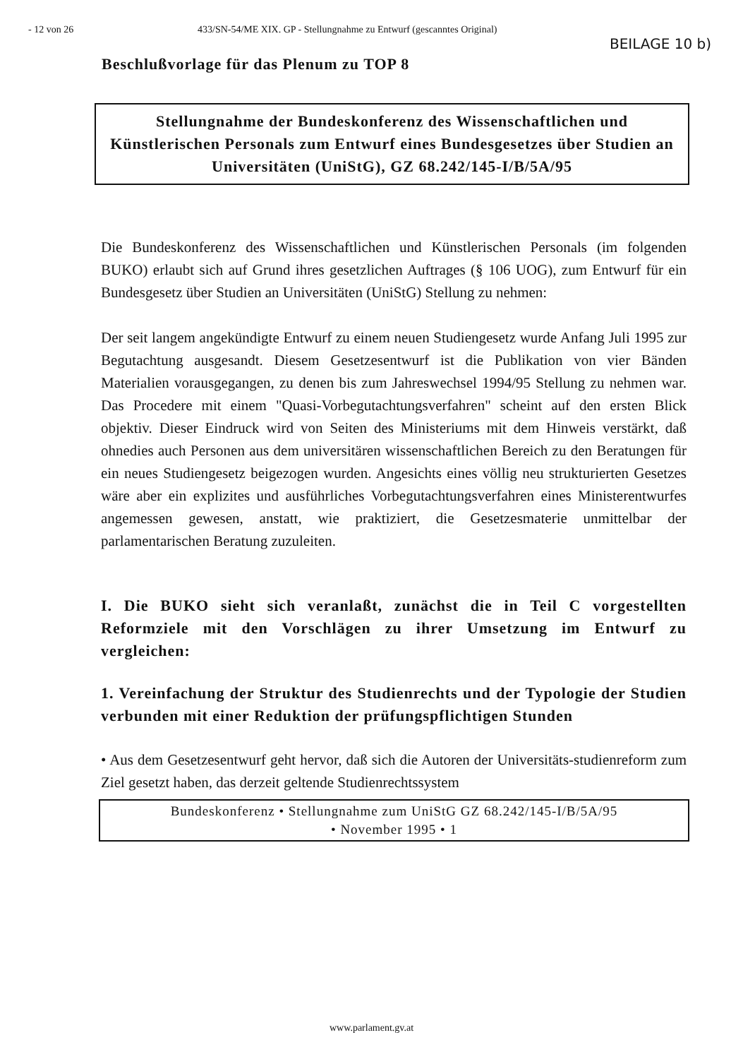- 12 von 26 433/SN-54/ME XIX. GP - Stellungnahme zu Entwurf (gescanntes Original)
BEILAGE 10 b)
Beschlußvorlage für das Plenum zu TOP 8
Stellungnahme der Bundeskonferenz des Wissenschaftlichen und Künstlerischen Personals zum Entwurf eines Bundesgesetzes über Studien an Universitäten (UniStG), GZ 68.242/145-I/B/5A/95
Die Bundeskonferenz des Wissenschaftlichen und Künstlerischen Personals (im folgenden BUKO) erlaubt sich auf Grund ihres gesetzlichen Auftrages (§ 106 UOG), zum Entwurf für ein Bundesgesetz über Studien an Universitäten (UniStG) Stellung zu nehmen:
Der seit langem angekündigte Entwurf zu einem neuen Studiengesetz wurde Anfang Juli 1995 zur Begutachtung ausgesandt. Diesem Gesetzesentwurf ist die Publikation von vier Bänden Materialien vorausgegangen, zu denen bis zum Jahreswechsel 1994/95 Stellung zu nehmen war. Das Procedere mit einem "Quasi-Vorbegutachtungsverfahren" scheint auf den ersten Blick objektiv. Dieser Eindruck wird von Seiten des Ministeriums mit dem Hinweis verstärkt, daß ohnedies auch Personen aus dem universitären wissenschaftlichen Bereich zu den Beratungen für ein neues Studiengesetz beigezogen wurden. Angesichts eines völlig neu strukturierten Gesetzes wäre aber ein explizites und ausführliches Vorbegutachtungsverfahren eines Ministerentwurfes angemessen gewesen, anstatt, wie praktiziert, die Gesetzesmaterie unmittelbar der parlamentarischen Beratung zuzuleiten.
I. Die BUKO sieht sich veranlaßt, zunächst die in Teil C vorgestellten Reformziele mit den Vorschlägen zu ihrer Umsetzung im Entwurf zu vergleichen:
1. Vereinfachung der Struktur des Studienrechts und der Typologie der Studien verbunden mit einer Reduktion der prüfungspflichtigen Stunden
• Aus dem Gesetzesentwurf geht hervor, daß sich die Autoren der Universitäts-studienreform zum Ziel gesetzt haben, das derzeit geltende Studienrechtssystem
Bundeskonferenz • Stellungnahme zum UniStG GZ 68.242/145-I/B/5A/95
• November 1995 • 1
www.parlament.gv.at